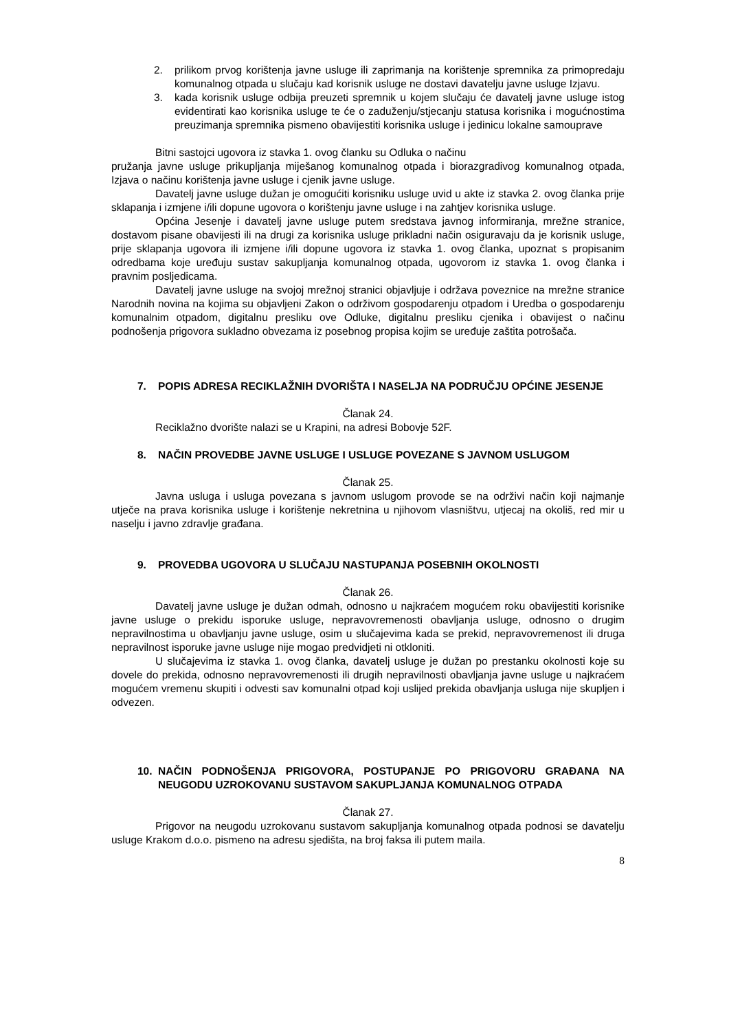2. prilikom prvog korištenja javne usluge ili zaprimanja na korištenje spremnika za primopredaju komunalnog otpada u slučaju kad korisnik usluge ne dostavi davatelju javne usluge Izjavu.
3. kada korisnik usluge odbija preuzeti spremnik u kojem slučaju će davatelj javne usluge istog evidentirati kao korisnika usluge te će o zaduženju/stjecanju statusa korisnika i mogućnostima preuzimanja spremnika pismeno obavijestiti korisnika usluge i jedinicu lokalne samouprave
Bitni sastojci ugovora iz stavka 1. ovog članku su Odluka o načinu
pružanja javne usluge prikupljanja miješanog komunalnog otpada i biorazgradivog komunalnog otpada, Izjava o načinu korištenja javne usluge i cjenik javne usluge.
Davatelj javne usluge dužan je omogućiti korisniku usluge uvid u akte iz stavka 2. ovog članka prije sklapanja i izmjene i/ili dopune ugovora o korištenju javne usluge i na zahtjev korisnika usluge.
Općina Jesenje i davatelj javne usluge putem sredstava javnog informiranja, mrežne stranice, dostavom pisane obavijesti ili na drugi za korisnika usluge prikladni način osiguravaju da je korisnik usluge, prije sklapanja ugovora ili izmjene i/ili dopune ugovora iz stavka 1. ovog članka, upoznat s propisanim odredbama koje uređuju sustav sakupljanja komunalnog otpada, ugovorom iz stavka 1. ovog članka i pravnim posljedicama.
Davatelj javne usluge na svojoj mrežnoj stranici objavljuje i održava poveznice na mrežne stranice Narodnih novina na kojima su objavljeni Zakon o održivom gospodarenju otpadom i Uredba o gospodarenju komunalnim otpadom, digitalnu presliku ove Odluke, digitalnu presliku cjenika i obavijest o načinu podnošenja prigovora sukladno obvezama iz posebnog propisa kojim se uređuje zaštita potrošača.
7. POPIS ADRESA RECIKLAŽNIH DVORIŠTA I NASELJA NA PODRUČJU OPĆINE JESENJE
Članak 24.
Reciklažno dvorište nalazi se u Krapini, na adresi Bobovje 52F.
8. NAČIN PROVEDBE JAVNE USLUGE I USLUGE POVEZANE S JAVNOM USLUGOM
Članak 25.
Javna usluga i usluga povezana s javnom uslugom provode se na održivi način koji najmanje utječe na prava korisnika usluge i korištenje nekretnina u njihovom vlasništvu, utjecaj na okoliš, red mir u naselju i javno zdravlje građana.
9. PROVEDBA UGOVORA U SLUČAJU NASTUPANJA POSEBNIH OKOLNOSTI
Članak 26.
Davatelj javne usluge je dužan odmah, odnosno u najkraćem mogućem roku obavijestiti korisnike javne usluge o prekidu isporuke usluge, nepravovremenosti obavljanja usluge, odnosno o drugim nepravilnostima u obavljanju javne usluge, osim u slučajevima kada se prekid, nepravovremenost ili druga nepravilnost isporuke javne usluge nije mogao predvidjeti ni otkloniti.
U slučajevima iz stavka 1. ovog članka, davatelj usluge je dužan po prestanku okolnosti koje su dovele do prekida, odnosno nepravovremenosti ili drugih nepravilnosti obavljanja javne usluge u najkraćem mogućem vremenu skupiti i odvesti sav komunalni otpad koji uslijed prekida obavljanja usluga nije skupljen i odvezen.
10. NAČIN PODNOŠENJA PRIGOVORA, POSTUPANJE PO PRIGOVORU GRAĐANA NA NEUGODU UZROKOVANU SUSTAVOM SAKUPLJANJA KOMUNALNOG OTPADA
Članak 27.
Prigovor na neugodu uzrokovanu sustavom sakupljanja komunalnog otpada podnosi se davatelju usluge Krakom d.o.o. pismeno na adresu sjedišta, na broj faksa ili putem maila.
8